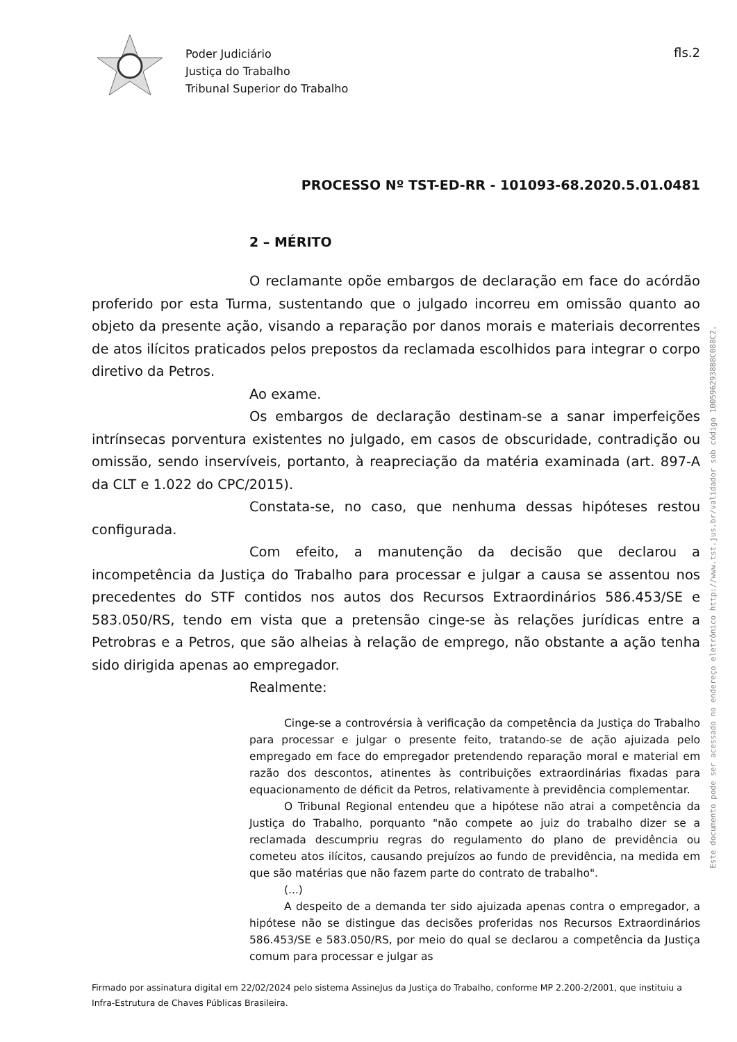Poder Judiciário
Justiça do Trabalho
Tribunal Superior do Trabalho
fls.2
PROCESSO Nº TST-ED-RR - 101093-68.2020.5.01.0481
2 – MÉRITO
O reclamante opõe embargos de declaração em face do acórdão proferido por esta Turma, sustentando que o julgado incorreu em omissão quanto ao objeto da presente ação, visando a reparação por danos morais e materiais decorrentes de atos ilícitos praticados pelos prepostos da reclamada escolhidos para integrar o corpo diretivo da Petros.
Ao exame.
Os embargos de declaração destinam-se a sanar imperfeições intrínsecas porventura existentes no julgado, em casos de obscuridade, contradição ou omissão, sendo inservíveis, portanto, à reapreciação da matéria examinada (art. 897-A da CLT e 1.022 do CPC/2015).
Constata-se, no caso, que nenhuma dessas hipóteses restou configurada.
Com efeito, a manutenção da decisão que declarou a incompetência da Justiça do Trabalho para processar e julgar a causa se assentou nos precedentes do STF contidos nos autos dos Recursos Extraordinários 586.453/SE e 583.050/RS, tendo em vista que a pretensão cinge-se às relações jurídicas entre a Petrobras e a Petros, que são alheias à relação de emprego, não obstante a ação tenha sido dirigida apenas ao empregador.
Realmente:
Cinge-se a controvérsia à verificação da competência da Justiça do Trabalho para processar e julgar o presente feito, tratando-se de ação ajuizada pelo empregado em face do empregador pretendendo reparação moral e material em razão dos descontos, atinentes às contribuições extraordinárias fixadas para equacionamento de déficit da Petros, relativamente à previdência complementar.
O Tribunal Regional entendeu que a hipótese não atrai a competência da Justiça do Trabalho, porquanto "não compete ao juiz do trabalho dizer se a reclamada descumpriu regras do regulamento do plano de previdência ou cometeu atos ilícitos, causando prejuízos ao fundo de previdência, na medida em que são matérias que não fazem parte do contrato de trabalho".
(...)
A despeito de a demanda ter sido ajuizada apenas contra o empregador, a hipótese não se distingue das decisões proferidas nos Recursos Extraordinários 586.453/SE e 583.050/RS, por meio do qual se declarou a competência da Justiça comum para processar e julgar as
Firmado por assinatura digital em 22/02/2024 pelo sistema AssineJus da Justiça do Trabalho, conforme MP 2.200-2/2001, que instituiu a Infra-Estrutura de Chaves Públicas Brasileira.
Este documento pode ser acessado no endereço eletrônico http://www.tst.jus.br/validador sob código 1005962938B8C088C2.